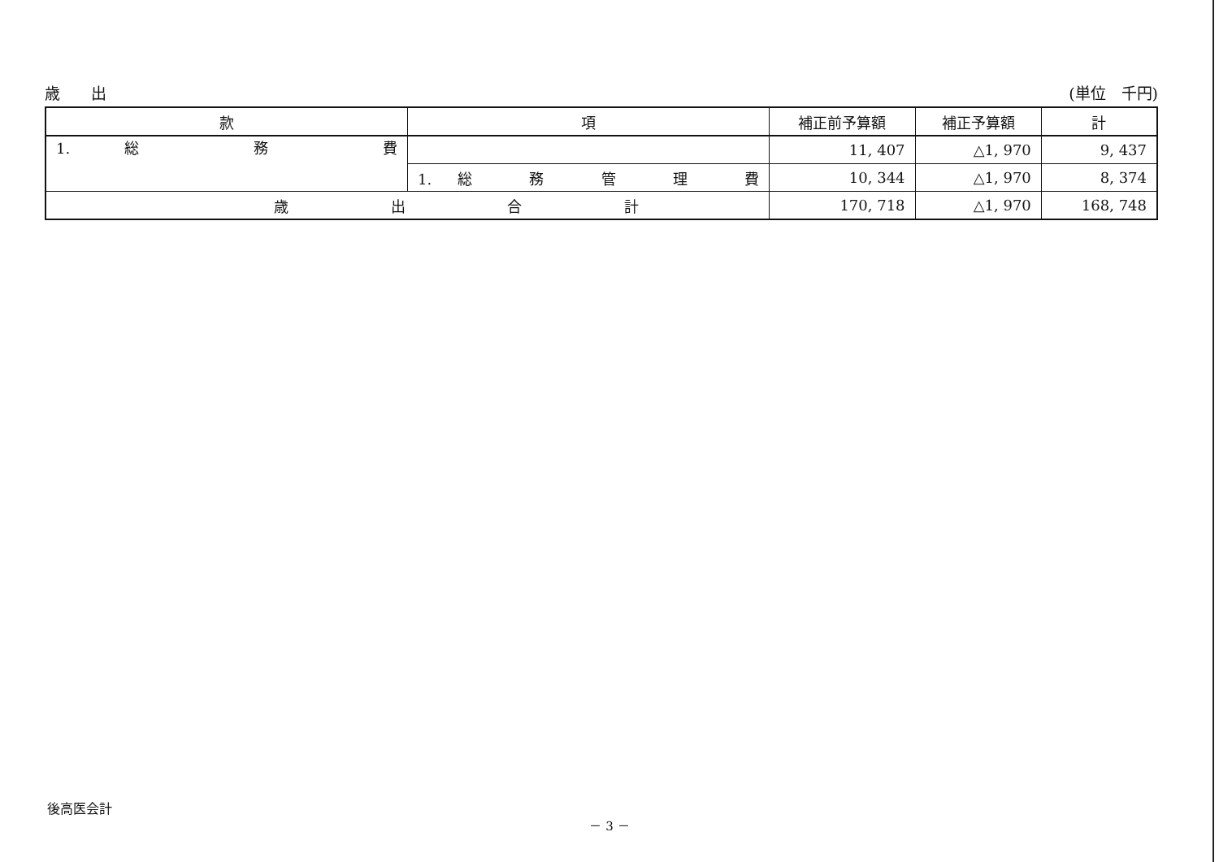歳　　出 (単位　千円)
| 款 | 項 | 補正前予算額 | 補正予算額 | 計 |
| --- | --- | --- | --- | --- |
| 1. 総 務 費 | | 11, 407 | △1, 970 | 9, 437 |
| | 1. 総 務 管 理 費 | 10, 344 | △1, 970 | 8, 374 |
| 歳 出 合 計 | | 170, 718 | △1, 970 | 168, 748 |
後高医会計
－ 3 －